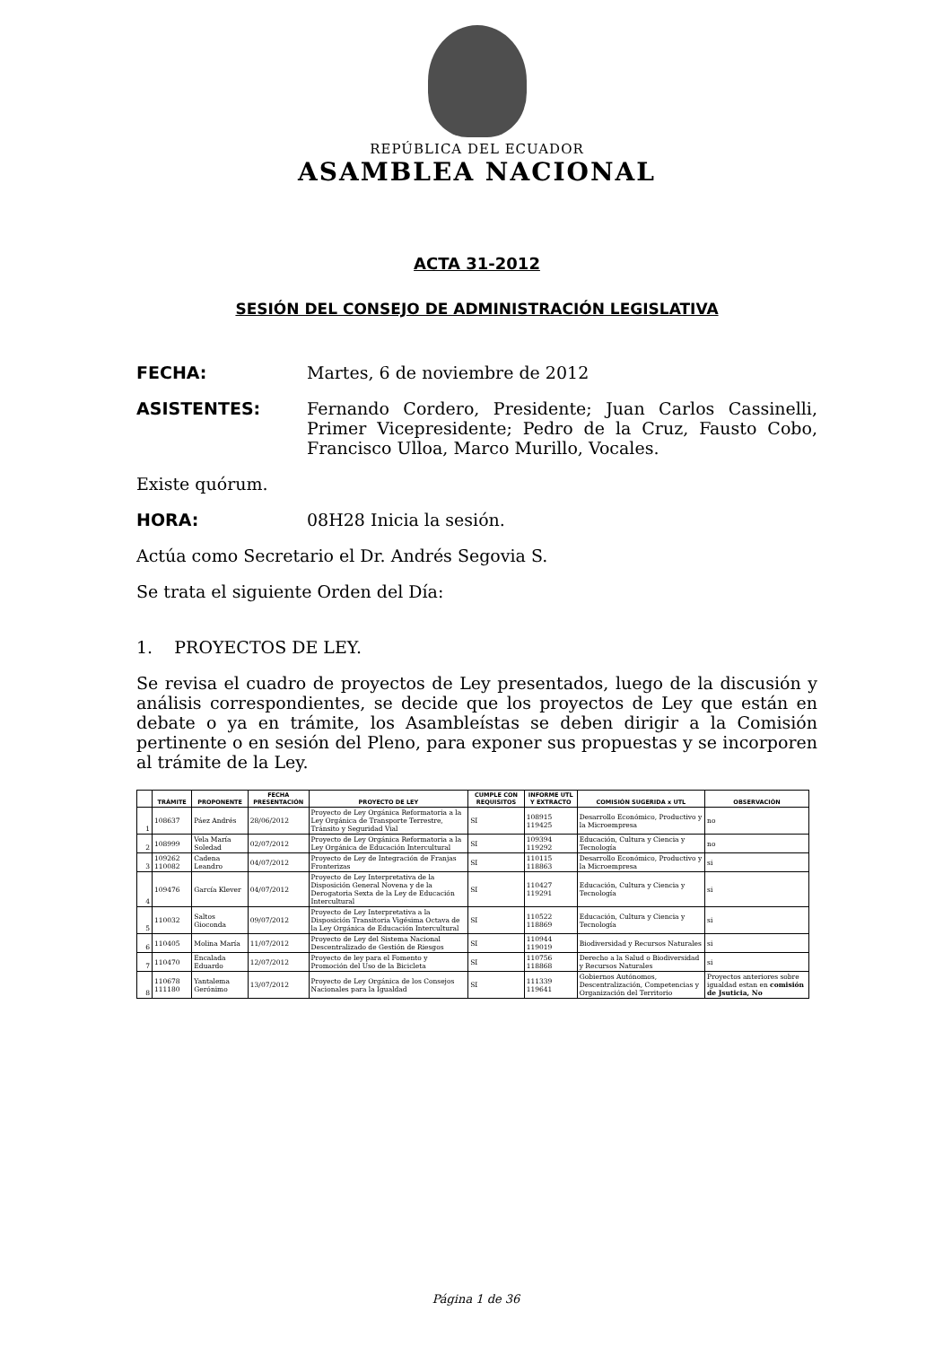REPÚBLICA DEL ECUADOR
ASAMBLEA NACIONAL
ACTA 31-2012
SESIÓN DEL CONSEJO DE ADMINISTRACIÓN LEGISLATIVA
FECHA: Martes, 6 de noviembre de 2012
ASISTENTES: Fernando Cordero, Presidente; Juan Carlos Cassinelli, Primer Vicepresidente; Pedro de la Cruz, Fausto Cobo, Francisco Ulloa, Marco Murillo, Vocales.
Existe quórum.
HORA: 08H28 Inicia la sesión.
Actúa como Secretario el Dr. Andrés Segovia S.
Se trata el siguiente Orden del Día:
1. PROYECTOS DE LEY.
Se revisa el cuadro de proyectos de Ley presentados, luego de la discusión y análisis correspondientes, se decide que los proyectos de Ley que están en debate o ya en trámite, los Asambleístas se deben dirigir a la Comisión pertinente o en sesión del Pleno, para exponer sus propuestas y se incorporen al trámite de la Ley.
| | TRÁMITE | PROPONENTE | FECHA PRESENTACIÓN | PROYECTO DE LEY | CUMPLE CON REQUISITOS | INFORME UTL Y EXTRACTO | COMISIÓN SUGERIDA x UTL | OBSERVACIÓN |
| --- | --- | --- | --- | --- | --- | --- | --- | --- |
| 1 | 108637 | Páez Andrés | 28/06/2012 | Proyecto de Ley Orgánica Reformatoria a la Ley Orgánica de Transporte Terrestre, Tránsito y Seguridad Vial | SI | 108915 119425 | Desarrollo Económico, Productivo y la Microempresa | no |
| 2 | 108999 | Vela María Soledad | 02/07/2012 | Proyecto de Ley Orgánica Reformatoria a la Ley Orgánica de Educación Intercultural | SI | 109394 119292 | Educación, Cultura y Ciencia y Tecnología | no |
| 3 | 109262 110082 | Cadena Leandro | 04/07/2012 | Proyecto de Ley de Integración de Franjas Fronterizas | SI | 110115 118863 | Desarrollo Económico, Productivo y la Microempresa | si |
| 4 | 109476 | García Klever | 04/07/2012 | Proyecto de Ley Interpretativa de la Disposición General Novena y de la Derogatoria Sexta de la Ley de Educación Intercultural | SI | 110427 119291 | Educación, Cultura y Ciencia y Tecnología | si |
| 5 | 110032 | Saltos Gioconda | 09/07/2012 | Proyecto de Ley Interpretativa a la Disposición Transitoria Vigésima Octava de la Ley Orgánica de Educación Intercultural | SI | 110522 118869 | Educación, Cultura y Ciencia y Tecnología | si |
| 6 | 110405 | Molina María | 11/07/2012 | Proyecto de Ley del Sistema Nacional Descentralizado de Gestión de Riesgos | SI | 110944 119019 | Biodiversidad y Recursos Naturales | si |
| 7 | 110470 | Encalada Eduardo | 12/07/2012 | Proyecto de ley para el Fomento y Promoción del Uso de la Bicicleta | SI | 110756 118868 | Derecho a la Salud o Biodiversidad y Recursos Naturales | si |
| 8 | 110678 111180 | Yantalema Gerónimo | 13/07/2012 | Proyecto de Ley Orgánica de los Consejos Nacionales para la Igualdad | SI | 111339 119641 | Gobiernos Autónomos, Descentralización, Competencias y Organización del Territorio | Proyectos anteriores sobre igualdad estan en comisión de Jsuticia, No |
Página 1 de 36